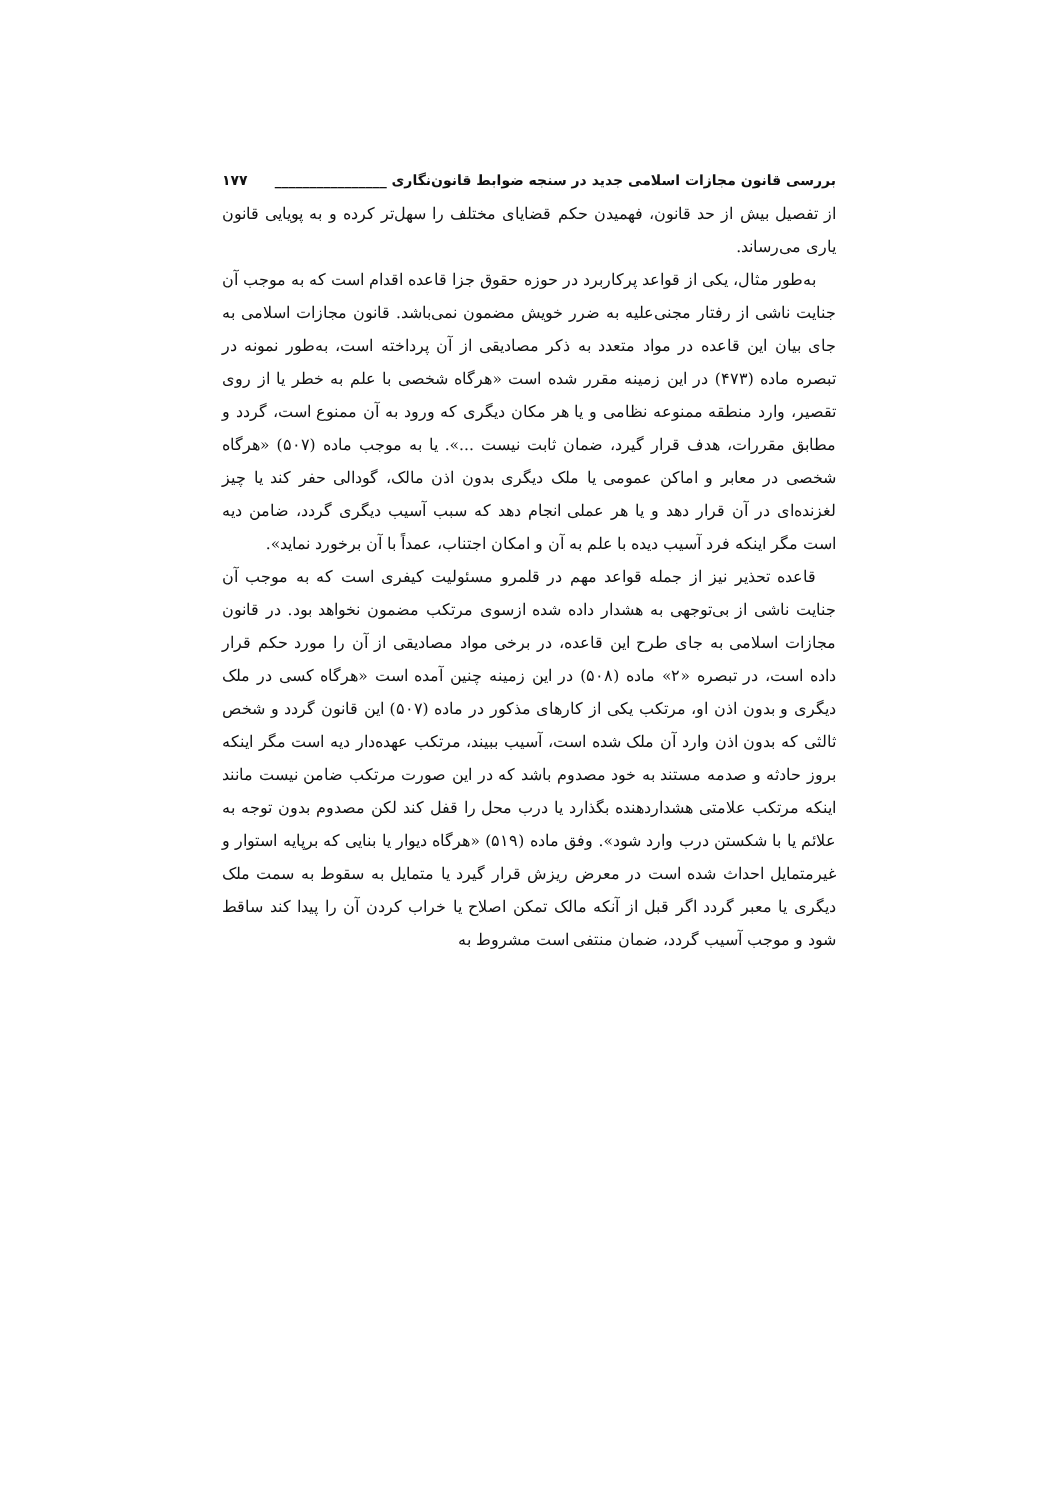بررسی قانون مجازات اسلامی جدید در سنجه ضوابط قانون‌نگاری ________________ ۱۷۷
از تفصیل بیش از حد قانون، فهمیدن حکم قضایای مختلف را سهل‌تر کرده و به پویایی قانون یاری می‌رساند.
به‌طور مثال، یکی از قواعد پرکاربرد در حوزه حقوق جزا قاعده اقدام است که به موجب آن جنایت ناشی از رفتار مجنی‌علیه به ضرر خویش مضمون نمی‌باشد. قانون مجازات اسلامی به جای بیان این قاعده در مواد متعدد به ذکر مصادیقی از آن پرداخته است، به‌طور نمونه در تبصره ماده (۴۷۳) در این زمینه مقرر شده است «هرگاه شخصی با علم به خطر یا از روی تقصیر، وارد منطقه ممنوعه نظامی و یا هر مکان دیگری که ورود به آن ممنوع است، گردد و مطابق مقررات، هدف قرار گیرد، ضمان ثابت نیست ...». یا به موجب ماده (۵۰۷) «هرگاه شخصی در معابر و اماکن عمومی یا ملک دیگری بدون اذن مالک، گودالی حفر کند یا چیز لغزنده‌ای در آن قرار دهد و یا هر عملی انجام دهد که سبب آسیب دیگری گردد، ضامن دیه است مگر اینکه فرد آسیب دیده با علم به آن و امکان اجتناب، عمداً با آن برخورد نماید».
قاعده تحذیر نیز از جمله قواعد مهم در قلمرو مسئولیت کیفری است که به موجب آن جنایت ناشی از بی‌توجهی به هشدار داده شده ازسوی مرتکب مضمون نخواهد بود. در قانون مجازات اسلامی به جای طرح این قاعده، در برخی مواد مصادیقی از آن را مورد حکم قرار داده است، در تبصره «۲» ماده (۵۰۸) در این زمینه چنین آمده است «هرگاه کسی در ملک دیگری و بدون اذن او، مرتکب یکی از کارهای مذکور در ماده (۵۰۷) این قانون گردد و شخص ثالثی که بدون اذن وارد آن ملک شده است، آسیب ببیند، مرتکب عهده‌دار دیه است مگر اینکه بروز حادثه و صدمه مستند به خود مصدوم باشد که در این صورت مرتکب ضامن نیست مانند اینکه مرتکب علامتی هشداردهنده بگذارد یا درب محل را قفل کند لکن مصدوم بدون توجه به علائم یا با شکستن درب وارد شود». وفق ماده (۵۱۹) «هرگاه دیوار یا بنایی که برپایه استوار و غیرمتمایل احداث شده است در معرض ریزش قرار گیرد یا متمایل به سقوط به سمت ملک دیگری یا معبر گردد اگر قبل از آنکه مالک تمکن اصلاح یا خراب کردن آن را پیدا کند ساقط شود و موجب آسیب گردد، ضمان منتفی است مشروط به